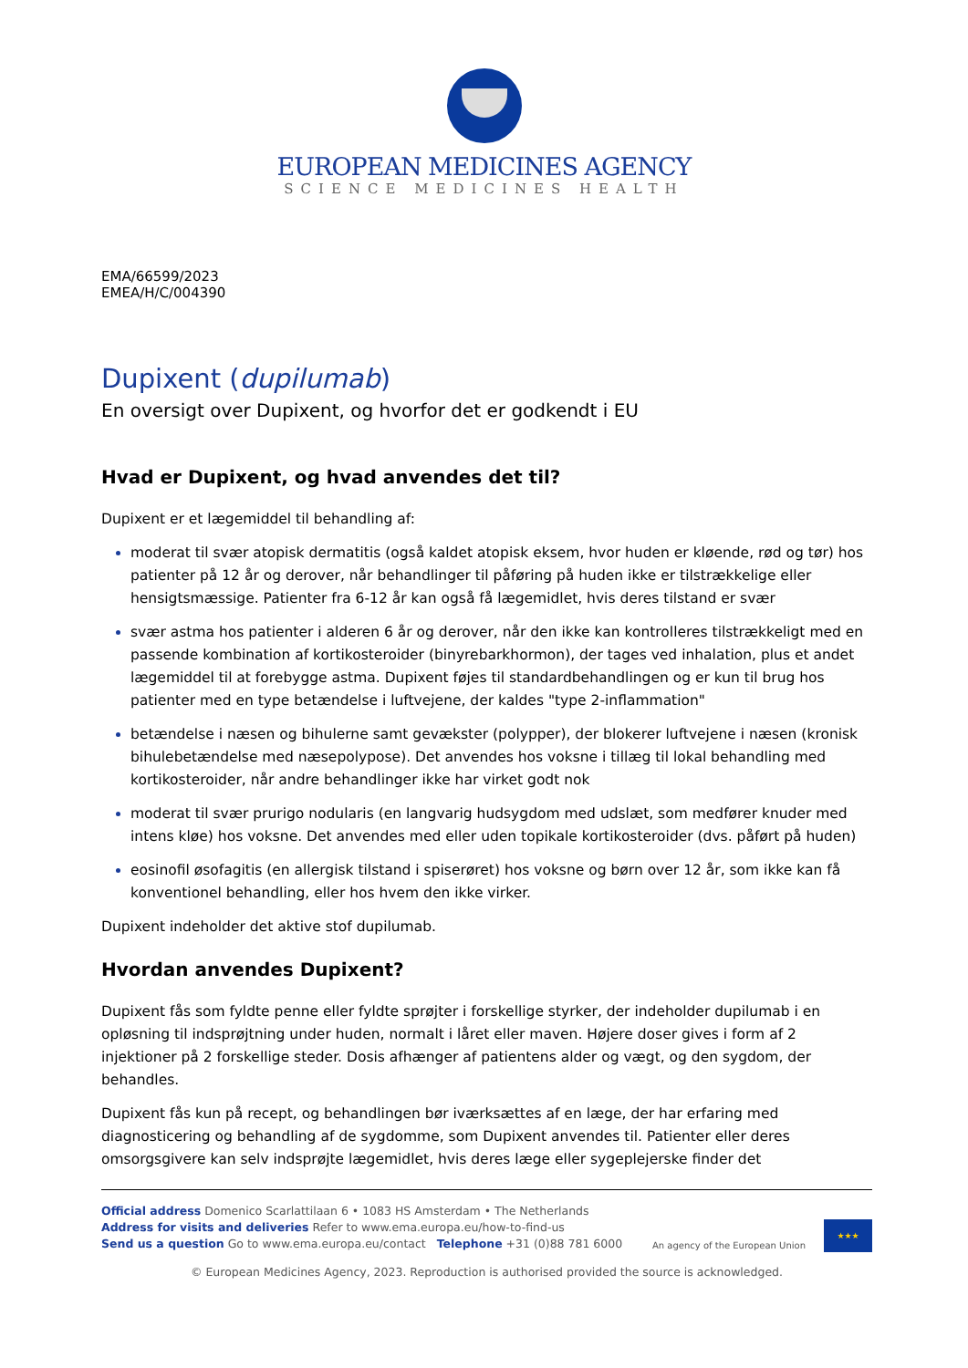EUROPEAN MEDICINES AGENCY
SCIENCE MEDICINES HEALTH
EMA/66599/2023
EMEA/H/C/004390
Dupixent (dupilumab)
En oversigt over Dupixent, og hvorfor det er godkendt i EU
Hvad er Dupixent, og hvad anvendes det til?
Dupixent er et lægemiddel til behandling af:
moderat til svær atopisk dermatitis (også kaldet atopisk eksem, hvor huden er kløende, rød og tør) hos patienter på 12 år og derover, når behandlinger til påføring på huden ikke er tilstrækkelige eller hensigtsmæssige. Patienter fra 6-12 år kan også få lægemidlet, hvis deres tilstand er svær
svær astma hos patienter i alderen 6 år og derover, når den ikke kan kontrolleres tilstrækkeligt med en passende kombination af kortikosteroider (binyrebarkhormon), der tages ved inhalation, plus et andet lægemiddel til at forebygge astma. Dupixent føjes til standardbehandlingen og er kun til brug hos patienter med en type betændelse i luftvejene, der kaldes "type 2-inflammation"
betændelse i næsen og bihulerne samt gevækster (polypper), der blokerer luftvejene i næsen (kronisk bihulebetændelse med næsepolypose). Det anvendes hos voksne i tillæg til lokal behandling med kortikosteroider, når andre behandlinger ikke har virket godt nok
moderat til svær prurigo nodularis (en langvarig hudsygdom med udslæt, som medfører knuder med intens kløe) hos voksne. Det anvendes med eller uden topikale kortikosteroider (dvs. påført på huden)
eosinofil øsofagitis (en allergisk tilstand i spiserøret) hos voksne og børn over 12 år, som ikke kan få konventionel behandling, eller hos hvem den ikke virker.
Dupixent indeholder det aktive stof dupilumab.
Hvordan anvendes Dupixent?
Dupixent fås som fyldte penne eller fyldte sprøjter i forskellige styrker, der indeholder dupilumab i en opløsning til indsprøjtning under huden, normalt i låret eller maven. Højere doser gives i form af 2 injektioner på 2 forskellige steder. Dosis afhænger af patientens alder og vægt, og den sygdom, der behandles.
Dupixent fås kun på recept, og behandlingen bør iværksættes af en læge, der har erfaring med diagnosticering og behandling af de sygdomme, som Dupixent anvendes til. Patienter eller deres omsorgsgivere kan selv indsprøjte lægemidlet, hvis deres læge eller sygeplejerske finder det
Official address Domenico Scarlattilaan 6 • 1083 HS Amsterdam • The Netherlands
Address for visits and deliveries Refer to www.ema.europa.eu/how-to-find-us
Send us a question Go to www.ema.europa.eu/contact Telephone +31 (0)88 781 6000
An agency of the European Union
★★★
© European Medicines Agency, 2023. Reproduction is authorised provided the source is acknowledged.